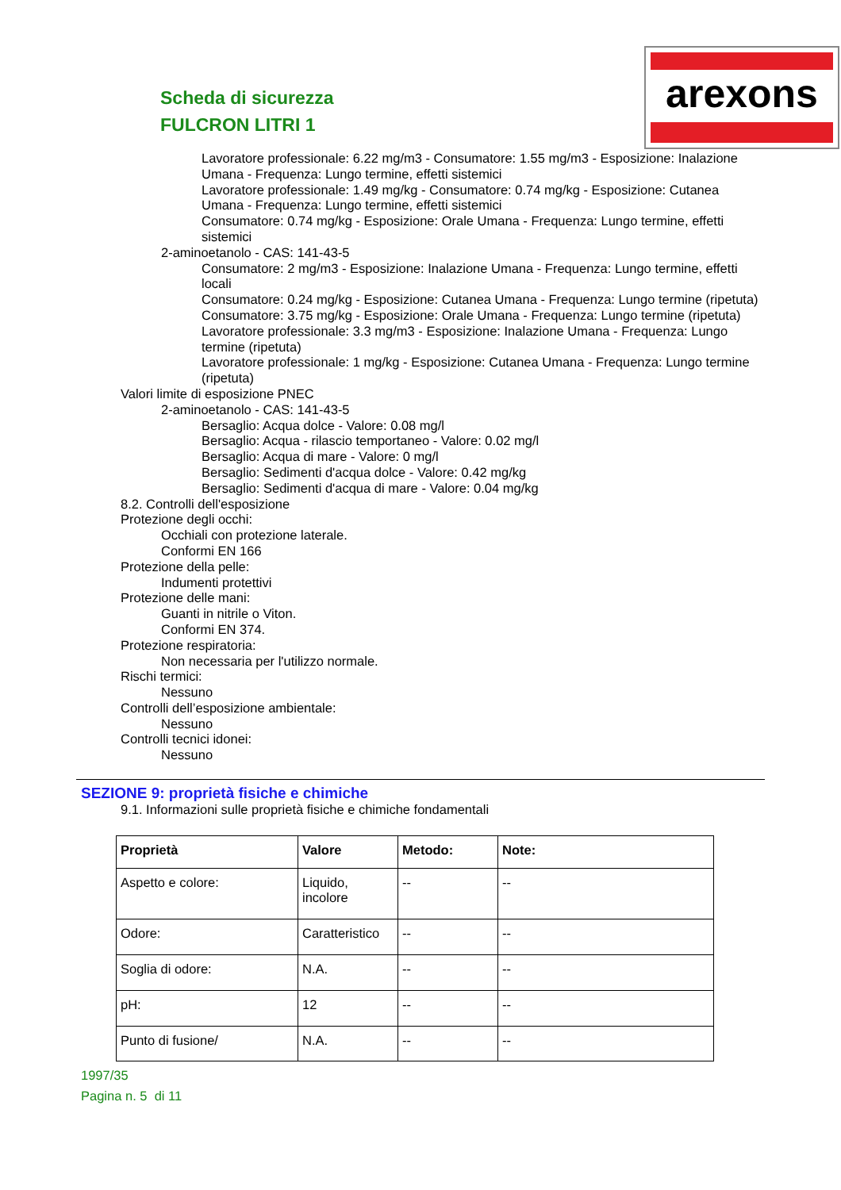Scheda di sicurezza
FULCRON LITRI 1
arexons
Lavoratore professionale: 6.22 mg/m3 - Consumatore: 1.55 mg/m3 - Esposizione: Inalazione Umana - Frequenza: Lungo termine, effetti sistemici
Lavoratore professionale: 1.49 mg/kg - Consumatore: 0.74 mg/kg - Esposizione: Cutanea Umana - Frequenza: Lungo termine, effetti sistemici
Consumatore: 0.74 mg/kg - Esposizione: Orale Umana - Frequenza: Lungo termine, effetti sistemici
2-aminoetanolo - CAS: 141-43-5
Consumatore: 2 mg/m3 - Esposizione: Inalazione Umana - Frequenza: Lungo termine, effetti locali
Consumatore: 0.24 mg/kg - Esposizione: Cutanea Umana - Frequenza: Lungo termine (ripetuta)
Consumatore: 3.75 mg/kg - Esposizione: Orale Umana - Frequenza: Lungo termine (ripetuta)
Lavoratore professionale: 3.3 mg/m3 - Esposizione: Inalazione Umana - Frequenza: Lungo termine (ripetuta)
Lavoratore professionale: 1 mg/kg - Esposizione: Cutanea Umana - Frequenza: Lungo termine (ripetuta)
Valori limite di esposizione PNEC
2-aminoetanolo - CAS: 141-43-5
Bersaglio: Acqua dolce - Valore: 0.08 mg/l
Bersaglio: Acqua - rilascio temportaneo - Valore: 0.02 mg/l
Bersaglio: Acqua di mare - Valore: 0 mg/l
Bersaglio: Sedimenti d'acqua dolce - Valore: 0.42 mg/kg
Bersaglio: Sedimenti d'acqua di mare - Valore: 0.04 mg/kg
8.2. Controlli dell'esposizione
Protezione degli occhi:
Occhiali con protezione laterale.
Conformi EN 166
Protezione della pelle:
Indumenti protettivi
Protezione delle mani:
Guanti in nitrile o Viton.
Conformi EN 374.
Protezione respiratoria:
Non necessaria per l'utilizzo normale.
Rischi termici:
Nessuno
Controlli dell’esposizione ambientale:
Nessuno
Controlli tecnici idonei:
Nessuno
SEZIONE 9: proprietà fisiche e chimiche
9.1. Informazioni sulle proprietà fisiche e chimiche fondamentali
| Proprietà | Valore | Metodo: | Note: |
| --- | --- | --- | --- |
| Aspetto e colore: | Liquido, incolore | -- | -- |
| Odore: | Caratteristico | -- | -- |
| Soglia di odore: | N.A. | -- | -- |
| pH: | 12 | -- | -- |
| Punto di fusione/ | N.A. | -- | -- |
1997/35
Pagina n. 5 di 11